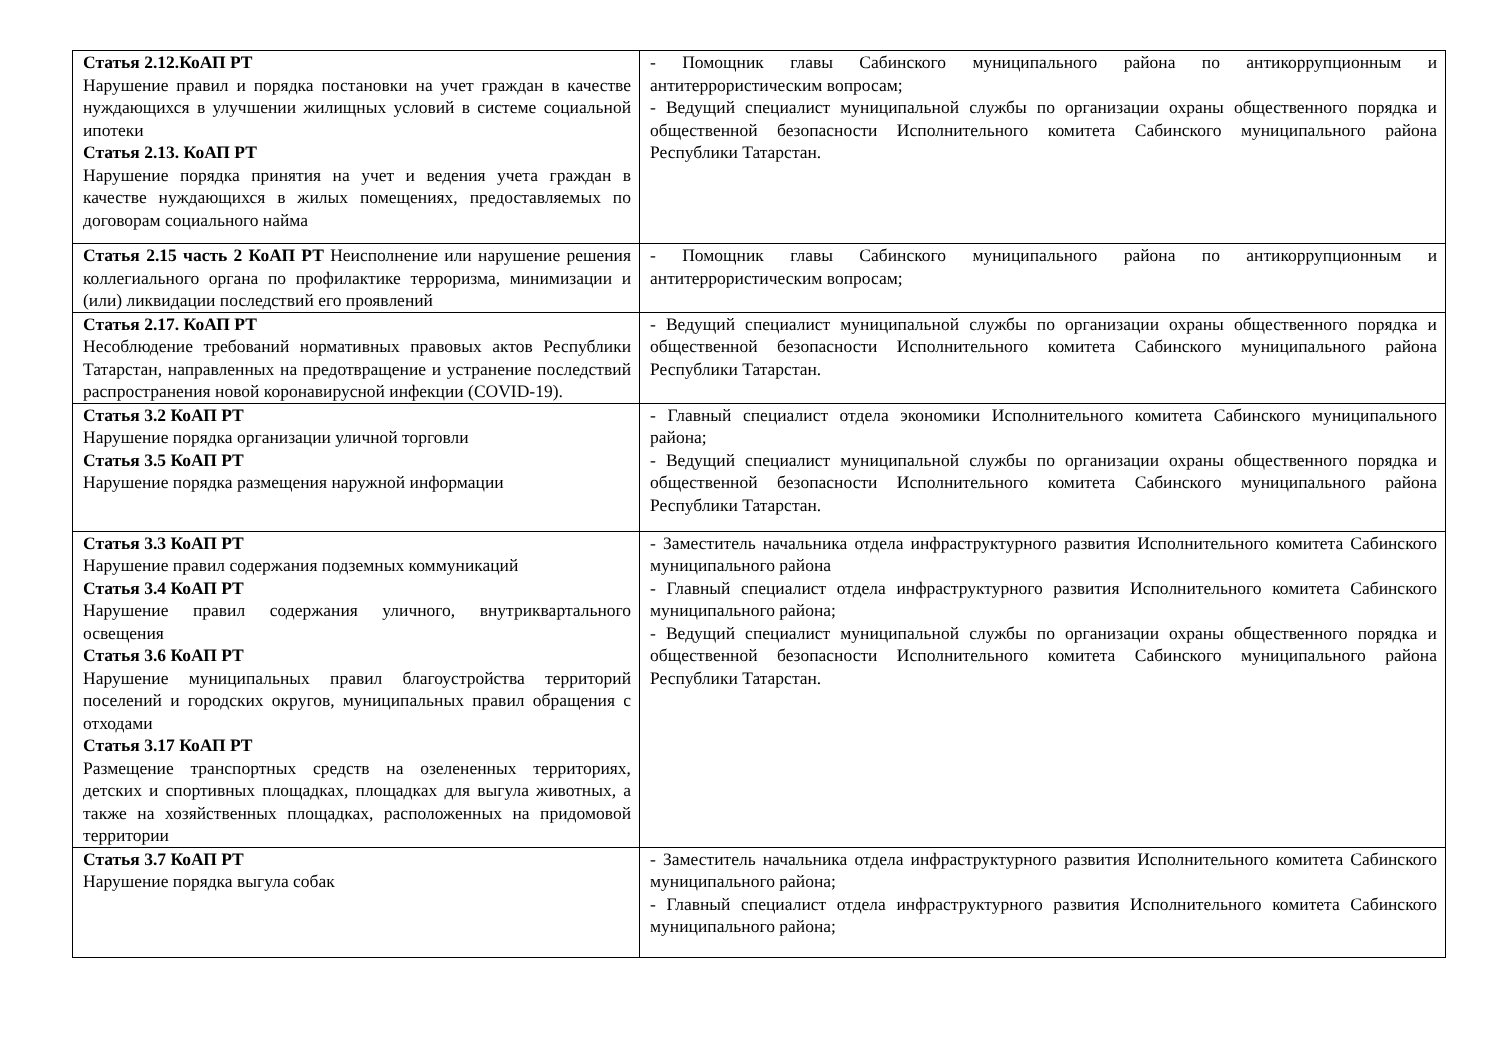| Статья 2.12.КоАП РТ Нарушение правил и порядка постановки на учет граждан в качестве нуждающихся в улучшении жилищных условий в системе социальной ипотеки Статья 2.13. КоАП РТ Нарушение порядка принятия на учет и ведения учета граждан в качестве нуждающихся в жилых помещениях, предоставляемых по договорам социального найма | - Помощник главы Сабинского муниципального района по антикоррупционным и антитеррористическим вопросам; - Ведущий специалист муниципальной службы по организации охраны общественного порядка и общественной безопасности Исполнительного комитета Сабинского муниципального района Республики Татарстан. |
| Статья 2.15 часть 2 КоАП РТ Неисполнение или нарушение решения коллегиального органа по профилактике терроризма, минимизации и (или) ликвидации последствий его проявлений | - Помощник главы Сабинского муниципального района по антикоррупционным и антитеррористическим вопросам; |
| Статья 2.17. КоАП РТ Несоблюдение требований нормативных правовых актов Республики Татарстан, направленных на предотвращение и устранение последствий распространения новой коронавирусной инфекции (COVID-19). | - Ведущий специалист муниципальной службы по организации охраны общественного порядка и общественной безопасности Исполнительного комитета Сабинского муниципального района Республики Татарстан. |
| Статья 3.2 КоАП РТ Нарушение порядка организации уличной торговли Статья 3.5 КоАП РТ Нарушение порядка размещения наружной информации | - Главный специалист отдела экономики Исполнительного комитета Сабинского муниципального района; - Ведущий специалист муниципальной службы по организации охраны общественного порядка и общественной безопасности Исполнительного комитета Сабинского муниципального района Республики Татарстан. |
| Статья 3.3 КоАП РТ Нарушение правил содержания подземных коммуникаций Статья 3.4 КоАП РТ Нарушение правил содержания уличного, внутриквартального освещения Статья 3.6 КоАП РТ Нарушение муниципальных правил благоустройства территорий поселений и городских округов, муниципальных правил обращения с отходами Статья 3.17 КоАП РТ Размещение транспортных средств на озелененных территориях, детских и спортивных площадках, площадках для выгула животных, а также на хозяйственных площадках, расположенных на придомовой территории | - Заместитель начальника отдела инфраструктурного развития Исполнительного комитета Сабинского муниципального района - Главный специалист отдела инфраструктурного развития Исполнительного комитета Сабинского муниципального района; - Ведущий специалист муниципальной службы по организации охраны общественного порядка и общественной безопасности Исполнительного комитета Сабинского муниципального района Республики Татарстан. |
| Статья 3.7 КоАП РТ Нарушение порядка выгула собак | - Заместитель начальника отдела инфраструктурного развития Исполнительного комитета Сабинского муниципального района; - Главный специалист отдела инфраструктурного развития Исполнительного комитета Сабинского муниципального района; |